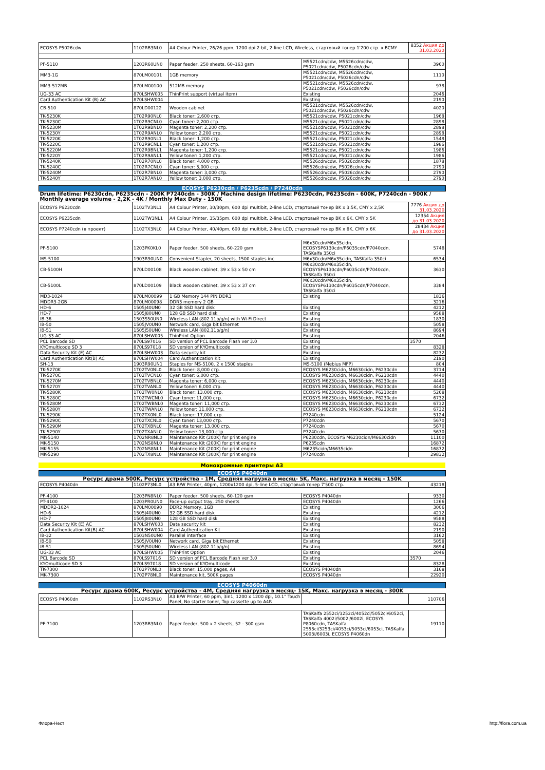| ECOSYS P5026cdw | 1102RB3NL0 | A4 Colour Printer, 26/26 ppm, 1200 dpi 2-bit, 2-line LCD, Wireless, стартовый тонер 1'200 стр. x BCMY | | 8352 Акция до 31.03.2020 |
| PF-5110 | 1203R60UN0 | Paper feeder, 250 sheets, 60–163 gsm | M5521cdn/cdw, M5526cdn/cdw, P5021cdn/cdw, P5026cdn/cdw | 3960 |
| MM3-1G | 870LM00101 | 1GB memory | M5521cdn/cdw, M5526cdn/cdw, P5021cdn/cdw, P5026cdn/cdw | 1110 |
| MM3-512MB | 870LM00100 | 512MB memory | M5521cdn/cdw, M5526cdn/cdw, P5021cdn/cdw, P5026cdn/cdw | 978 |
| UG-33 AC | 870LSHW005 | ThinPrint support (virtual item) | Existing | 2046 |
| Card Authentication Kit (B) AC | 870LSHW004 | | Existing | 2190 |
| CB-510 | 870LD00122 | Wooden cabinet | M5521cdn/cdw, M5526cdn/cdw, P5021cdn/cdw, P5026cdn/cdw | 4020 |
| TK-5230K | 1T02R90NL0 | Black toner: 2,600 стр. | M5521cdn/cdw, P5021cdn/cdw | 1968 |
| TK-5230C | 1T02R9CNL0 | Cyan toner: 2,200 стр. | M5521cdn/cdw, P5021cdn/cdw | 2898 |
| TK-5230M | 1T02R9BNL0 | Magenta toner: 2,200 стр. | M5521cdn/cdw, P5021cdn/cdw | 2898 |
| TK-5230Y | 1T02R9ANL0 | Yellow toner: 2,200 стр. | M5521cdn/cdw, P5021cdn/cdw | 2898 |
| TK-5220K | 1T02R90NL1 | Black toner: 1,200 стр. | M5521cdn/cdw, P5021cdn/cdw | 1548 |
| TK-5220C | 1T02R9CNL1 | Cyan toner: 1,200 стр. | M5521cdn/cdw, P5021cdn/cdw | 1986 |
| TK-5220M | 1T02R9BNL1 | Magenta toner: 1,200 стр. | M5521cdn/cdw, P5021cdn/cdw | 1986 |
| TK-5220Y | 1T02R9ANL1 | Yellow toner: 1,200 стр. | M5521cdn/cdw, P5021cdn/cdw | 1986 |
| TK-5240K | 1T02R70NL0 | Black toner: 4,000 стр. | M5526cdn/cdw, P5026cdn/cdw | 1878 |
| TK-5240C | 1T02R7CNL0 | Cyan toner: 3,000 стр. | M5526cdn/cdw, P5026cdn/cdw | 2790 |
| TK-5240M | 1T02R7BNL0 | Magenta toner: 3,000 стр. | M5526cdn/cdw, P5026cdn/cdw | 2790 |
| TK-5240Y | 1T02R7ANL0 | Yellow toner: 3,000 стр. | M5526cdn/cdw, P5026cdn/cdw | 2790 |
| ECOSYS P6230cdn / P6235cdn / P7240cdn | | | | |
| --- | --- | --- | --- | --- |
| Drum lifetime: P6230cdn, P6235cdn - 200K P7240cdn - 300K / Machine design lifetime: P6230cdn, P6235cdn - 600K, P7240cdn - 900K / Monthly average volume - 2,2K - 4K / Monthly Max Duty - 150K | | | | |
| ECOSYS P6230cdn | 1102TV3NL1 | A4 Colour Printer, 30/30pm, 600 dpi multibit, 2-line LCD, стартовый тонер BK x 3.5K, CMY x 2,5K | | 7776 Акция до 31.03.2020 |
| ECOSYS P6235cdn | 1102TW3NL1 | A4 Colour Printer, 35/35pm, 600 dpi multibit, 2-line LCD, стартовый тонер BK x 6K, CMY x 5K | | 12354 Акция до 31.03.2020 |
| ECOSYS P7240cdn (в проект) | 1102TX3NL0 | A4 Colour Printer, 40/40pm, 600 dpi multibit, 2-line LCD, стартовый тонер BK x 8K, CMY x 6K | | 28434 Акция до 31.03.2020 |
| PF-5100 | 1203PK0KL0 | Paper feeder, 500 sheets, 60-220 gsm | M6x30cdn/M6x35cidn, ECOSYSP6130cdn/P6035cdn/P7040cdn, TASKalfa 350ci | 5748 |
| MS-5100 | 1903R90UN0 | Convenient Stapler, 20 sheets, 1500 staples inc. | M6x30cdn/M6x35cidn, TASKalfa 350ci | 6534 |
| CB-5100H | 870LD00108 | Black wooden cabinet, 39 x 53 x 50 cm | M6x30cdn/M6x35cidn, ECOSYSP6130cdn/P6035cdn/P7040cdn, TASKalfa 350ci | 3630 |
| CB-5100L | 870LD00109 | Black wooden cabinet, 39 x 53 x 37 cm | M6x30cdn/M6x35cidn, ECOSYSP6130cdn/P6035cdn/P7040cdn, TASKalfa 350ci | 3384 |
| MD3-1024 | 870LM00099 | 1 GB Memory 144 PIN DDR3 | Existing | 1836 |
| MDDR3-2GB | 870LM00098 | DDR3 memory 2 GB | | 3216 |
| HD-6 | 1505J40UN0 | 32 GB SSD hard disk | Existing | 4212 |
| HD-7 | 1505J80UN0 | 128 GB SSD hard disk | Existing | 9588 |
| IB-36 | 1503S50UN0 | Wireless LAN (802.11b/g/n) with Wi-Fi Direct | Existing | 1830 |
| IB-50 | 1505JV0UN0 | Network card, Giga bit Ethernet | Existing | 5058 |
| IB-51 | 1505J50UN0 | Wireless LAN (802.11b/g/n) | Existing | 8694 |
| UG-33 AC | 870LSHW005 | ThinPrint Option | Existing | 2046 |
| PCL Barcode SD | 870LS97016 | SD version of PCL Barcode Flash ver 3.0 | Existing | 3570 |
| KYOmulticode SD 3 | 870LS97018 | SD version of KYOmulticode | Existing | 8328 |
| Data Security Kit (E) AC | 870LSHW003 | Data security kit | Existing | 8232 |
| Card Authentication Kit(B) AC | 870LSHW004 | Card Authentication Kit | Existing | 2190 |
| SH-13 | 1903R90UN1 | Staples for MS-5100, 2 x 1500 staples | MS-5100 (Mebius MFP) | 804 |
| TK-5270K | 1T02TV0NL0 | Black toner: 8,000 стр. | ECOSYS M6230cidn, M6630cidn, P6230cdn | 3714 |
| TK-5270C | 1T02TVCNL0 | Cyan toner: 6,000 стр. | ECOSYS M6230cidn, M6630cidn, P6230cdn | 4440 |
| TK-5270M | 1T02TVBNL0 | Magenta toner: 6,000 стр. | ECOSYS M6230cidn, M6630cidn, P6230cdn | 4440 |
| TK-5270Y | 1T02TVANL0 | Yellow toner: 6,000 стр. | ECOSYS M6230cidn, M6630cidn, P6230cdn | 4440 |
| TK-5280K | 1T02TW0NL0 | Black toner: 13,000 стр. | ECOSYS M6230cidn, M6630cidn, P6230cdn | 5268 |
| TK-5280C | 1T02TWCNL0 | Cyan toner: 11,000 стр. | ECOSYS M6230cidn, M6630cidn, P6230cdn | 6732 |
| TK-5280M | 1T02TWBNL0 | Magenta toner: 11,000 стр. | ECOSYS M6230cidn, M6630cidn, P6230cdn | 6732 |
| TK-5280Y | 1T02TWANL0 | Yellow toner: 11,000 стр. | ECOSYS M6230cidn, M6630cidn, P6230cdn | 6732 |
| TK-5290K | 1T02TX0NL0 | Black toner: 17,000 стр. | P7240cdn | 5124 |
| TK-5290C | 1T02TXCNL0 | Cyan toner: 13,000 стр. | P7240cdn | 5670 |
| TK-5290M | 1T02TXBNL0 | Magenta toner: 13,000 стр. | P7240cdn | 5670 |
| TK-5290Y | 1T02TXANL0 | Yellow toner: 13,000 стр. | P7240cdn | 5670 |
| MK-5140 | 1702NR8NL0 | Maintenance Kit (200K) for print engine | P6230cdn, ECOSYS M6230cidn/M6630cidn | 11100 |
| MK-5150 | 1702NS8NL0 | Maintenance Kit (200K) for print engine | P6235cdn | 16872 |
| MK-5155 | 1702NS8NL1 | Maintenance Kit (200K) for print engine | M6235cidn/M6635cidn | 16872 |
| MK-5290 | 1702TX8NL0 | Maintenance Kit (300K) for print engine | P7240cdn | 29832 |
Монохромные принтеры А3
| ECOSYS P4040dn | | | | |
| --- | --- | --- | --- | --- |
| Ресурс драма 500K, Ресурс устройства - 1M, Средняя нагрузка в месяц- 5K, Макс. нагрузка в месяц - 150K | | | | |
| ECOSYS P4040dn | 1102P73NL0 | A3 B/W Printer, 40pm, 1200x1200 dpi, 5-line LCD, стартовый тонер 7'500 стр. | | 43218 |
| PF-4100 | 1203PN8NL0 | Paper feeder, 500 sheets, 60-120 gsm | ECOSYS P4040dn | 9330 |
| PT-4100 | 1203PR0UN0 | Face-up output tray, 250 sheets | ECOSYS P4040dn | 1266 |
| MDDR2-1024 | 870LM00090 | DDR2 Memory, 1GB | Existing | 3006 |
| HD-6 | 1505J40UN0 | 32 GB SSD hard disk | Existing | 4212 |
| HD-7 | 1505J80UN0 | 128 GB SSD hard disk | Existing | 9588 |
| Data Security Kit (E) AC | 870LSHW003 | Data security kit | Existing | 8232 |
| Card Authentication Kit(B) AC | 870LSHW004 | Card Authentication Kit | Existing | 2190 |
| IB-32 | 1503N50UN0 | Parallel interface | Existing | 3162 |
| IB-50 | 1505JV0UN0 | Network card, Giga bit Ethernet | Existing | 5058 |
| IB-51 | 1505J50UN0 | Wireless LAN (802.11b/g/n) | Existing | 8694 |
| UG-33 AC | 870LSHW005 | ThinPrint Option | Existing | 2046 |
| PCL Barcode SD | 870LS97016 | SD version of PCL Barcode Flash ver 3.0 | Existing | 3570 |
| KYOmulticode SD 3 | 870LS97018 | SD version of KYOmulticode | Existing | 8328 |
| TK-7300 | 1T02P70NL0 | Black toner, 15,000 pages, A4 | ECOSYS P4040dn | 3168 |
| MK-7300 | 1702P78NL0 | Maintenance kit, 500K pages | ECOSYS P4040dn | 22920 |
| ECOSYS P4060dn | | | | |
| --- | --- | --- | --- | --- |
| Ресурс драма 600K, Ресурс устройства - 4M, Средняя нагрузка в месяц- 15K, Макс. нагрузка в месяц - 300K | | | | |
| ECOSYS P4060dn | 1102RS3NL0 | A3 B/W Printer, 60 ppm, 3in1, 1200 x 1200 dpi, 10.1" Touch Panel, No starter toner, Top cassette up to A4R | | 110706 |
| PF-7100 | 1203RB3NL0 | Paper feeder, 500 x 2 sheets, 52 - 300 gsm | TASKalfa 2552ci/3252ci/4052ci/5052ci/6052ci, TASKalfa 4002i/5002i/6002i, ECOSYS P8060cdn, TASKalfa 2553ci/3253ci/4053ci/5053ci/6053ci, TASKalfa 5003i/6003i, ECOSYS P4060dn | 19110 |
Флора-Нест http://flora.com.ua